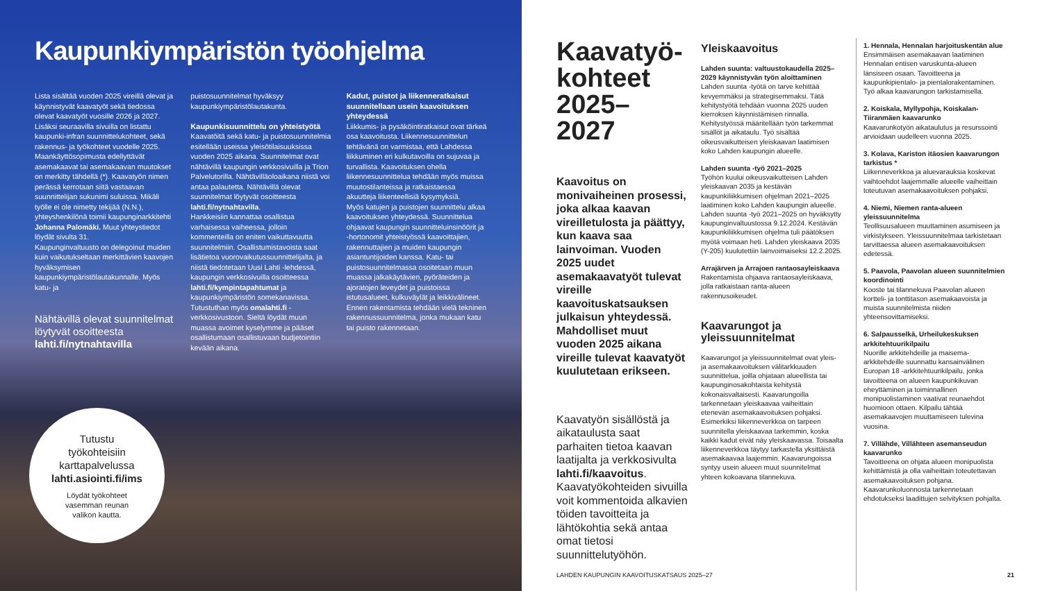Kaupunkiympäristön työohjelma
Lista sisältää vuoden 2025 vireillä olevat ja käynnistyvät kaavatyöt sekä tiedossa olevat kaavatyöt vuosille 2026 ja 2027. Lisäksi seuraavilla sivuilla on listattu kaupunki-infran suunnittelukohteet, sekä rakennus- ja työkohteet vuodelle 2025.
Maankäyttösopimusta edellyttävät asemakaavat tai asemakaavan muutokset on merkitty tähdellä (*). Kaavatyön nimen perässä kerrotaan siitä vastaavan suunnittelijan sukunimi suluissa. Mikäli työlle ei ole nimetty tekijää (N.N.), yhteyshenkilönä toimii kaupunginarkkitehti Johanna Palomäki. Muut yhteystiedot löydät sivulta 31.
Kaupunginvaltuusto on delegoinut muiden kuin vaikutukseltaan merkittävien kaavojen hyväksymisen kaupunkiympäristölautakunnalle. Myös katu- ja
Nähtävillä olevat suunnitelmat löytyvät osoitteesta lahti.fi/nytnahtavilla
puistosuunnitelmat hyväksyy kaupunkiympäristölautakunta.
Kaupunkisuunnittelu on yhteistyötä
Kaavatöitä sekä katu- ja puistosuunnitelmia esitellään useissa yleisötilaisuuksissa vuoden 2025 aikana. Suunnitelmat ovat nähtävillä kaupungin verkkosivuilla ja Trion Palvelutorilla. Nähtävilläoloaikana niistä voi antaa palautetta. Nähtävillä olevat suunnitelmat löytyvät osoitteesta lahti.fi/nytnahtavilla.
Hankkeisiin kannattaa osallistua varhaisessa vaiheessa, jolloin kommenteilla on eniten vaikuttavuutta suunnitelmiin. Osallistumistavoista saat lisätietoa vuorovaikutussuunnittelijalta, ja niistä tiedotetaan Uusi Lahti -lehdessä, kaupungin verkkosivuilla osoitteessa lahti.fi/kympintapahtumat ja kaupunkiympäristön somekanavissa. Tutustuthan myös omalahti.fi -verkkosivustoon. Sieltä löydät muun muassa avoimet kyselymme ja pääset osallistumaan osallistuvaan budjetointiin kevään aikana.
Kadut, puistot ja liikenneratkaisut suunnitellaan usein kaavoituksen yhteydessä
Liikkumis- ja pysäköintiratkaisut ovat tärkeä osa kaavoitusta. Liikennesuunnittelun tehtävänä on varmistaa, että Lahdessa liikkuminen eri kulkutavoilla on sujuvaa ja turvallista. Kaavoituksen ohella liikennesuunnittelua tehdään myös muissa muutostilanteissa ja ratkaistaessa akuutteja liikenteellisiä kysymyksiä.
Myös katujen ja puistojen suunnittelu alkaa kaavoituksen yhteydessä. Suunnittelua ohjaavat kaupungin suunnitteluinsinöörit ja -hortonomit yhteistyössä kaavoittajien, rakennuttajien ja muiden kaupungin asiantuntijoiden kanssa. Katu- tai puistosuunnitelmassa osoitetaan muun muassa jalkakäytävien, pyöräteiden ja ajoratojen leveydet ja puistoissa istutusalueet, kulkuväylät ja leikkivälineet. Ennen rakentamista tehdään vielä tekninen rakennussuunnitelma, jonka mukaan katu tai puisto rakennetaan.
Tutustu
työkohteisiin
karttapalvelussa
lahti.asiointi.fi/ims
Löydät työkohteet
vasemman reunan
valikon kautta.
Kaavatyö-kohteet 2025–2027
Kaavoitus on monivaiheinen prosessi, joka alkaa kaavan vireilletulosta ja päättyy, kun kaava saa lainvoiman. Vuoden 2025 uudet asemakaavatyöt tulevat vireille kaavoituskatsauksen julkaisun yhteydessä. Mahdolliset muut vuoden 2025 aikana vireille tulevat kaavatyöt kuulutetaan erikseen.
Kaavatyön sisällöstä ja aikataulusta saat parhaiten tietoa kaavan laatijalta ja verkkosivulta lahti.fi/kaavoitus. Kaavatyökohteiden sivuilla voit kommentoida alkavien töiden tavoitteita ja lähtökohtia sekä antaa omat tietosi suunnittelutyöhön.
Yleiskaavoitus
Lahden suunta: valtuustokaudella 2025–2029 käynnistyvän työn aloittaminen
Lahden suunta -työtä on tarve kehittää kevyemmäksi ja strategisemmaksi. Tätä kehitystyötä tehdään vuonna 2025 uuden kierroksen käynnistämisen rinnalla. Kehitystyössä määritellään työn tarkemmat sisällöt ja aikataulu. Työ sisältää oikeusvaikutteisen yleiskaavan laatimisen koko Lahden kaupungin alueelle.
Lahden suunta -työ 2021–2025
Työhön kuului oikeusvaikutteisen Lahden yleiskaavan 2035 ja kestävän kaupunkiliikkumisen ohjelman 2021–2025 laatiminen koko Lahden kaupungin alueelle. Lahden suunta -työ 2021–2025 on hyväksytty kaupunginvaltuustossa 9.12.2024. Kestävän kaupunkiliikkumisen ohjelma tuli päätöksen myötä voimaan heti. Lahden yleiskaava 2035 (Y-205) kuulutettiin lainvoimaiseksi 12.2.2025.
Arrajärven ja Arrajoen rantaosayleiskaava
Rakentamista ohjaava rantaosayleiskaava, jolla ratkaistaan ranta-alueen rakennusoikeudet.
Kaavarungot ja yleissuunnitelmat
Kaavarungot ja yleissuunnitelmat ovat yleis- ja asemakaavoituksen välitarkkuuden suunnittelua, joilla ohjataan alueellista tai kaupunginosakohtaista kehitystä kokonaisvaltaisesti. Kaavarungoilla tarkennetaan yleiskaavaa vaiheittain etenevän asemakaavoituksen pohjaksi. Esimerkiksi liikenneverkkoa on tarpeen suunnitella yleiskaavaa tarkemmin, koska kaikki kadut eivät näy yleiskaavassa. Toisaalta liikenneverkkoa täytyy tarkastella yksittäistä asemakaavaa laajemmin. Kaavarungoissa syntyy usein alueen muut suunnitelmat yhteen kokoavana tilannekuva.
1. Hennala, Hennalan harjoituskentän alue
Ensimmäisen asemakaavan laatiminen Hennalan entisen varuskunta-alueen länsiseen osaan. Tavoitteena ja kaupunkipientalo- ja pientalorakentaminen. Työ alkaa kaavarungon tarkistamisella.
2. Koiskala, Myllypohja, Koiskalan-Tiiranmäen kaavarunko
Kaavarunkotyön aikataulutus ja resurssointi arvioidaan uudelleen vuonna 2025.
3. Kolava, Kariston itäosien kaavarungon tarkistus *
Liikenneverkkoa ja aluevarauksia koskevat vaihtoehdot laajemmalle alueelle vaiheittain toteutuvan asemakaavoituksen pohjaksi.
4. Niemi, Niemen ranta-alueen yleissuunnitelma
Teollisuusalueen muuttaminen asumiseen ja virkistykseen. Yleissuunnitelmaa tarkistetaan tarvittaessa alueen asemakaavoituksen edetessä.
5. Paavola, Paavolan alueen suunnitelmien koordinointi
Kooste tai tilannekuva Paavolan alueen kortteli- ja tonttitason asemakaavoista ja muista suunnitelmista niiden yhteensovittamiseksi.
6. Salpausselkä, Urheilukeskuksen arkkitehtuurikilpailu
Nuorille arkkitehdeille ja maisema-arkkitehdeille suunnattu kansainvälinen Europan 18 -arkkitehtuurikilpailu, jonka tavoitteena on alueen kaupunkikuvan eheyttäminen ja toiminnallinen monipuolistaminen vaativat reunaehdot huomioon ottaen. Kilpailu tähtää asemakaavojen muuttamiseen tulevina vuosina.
7. Villähde, Villähteen asemanseudun kaavarunko
Tavoitteena on ohjata alueen monipuolista kehittämistä ja olla vaiheittain toteutettavan asemakaavoituksen pohjana. Kaavarunkoluonnosta tarkennetaan ehdotukseksi laadittujen selvityksen pohjalta.
LAHDEN KAUPUNGIN KAAVOITUSKATSAUS 2025–27 21